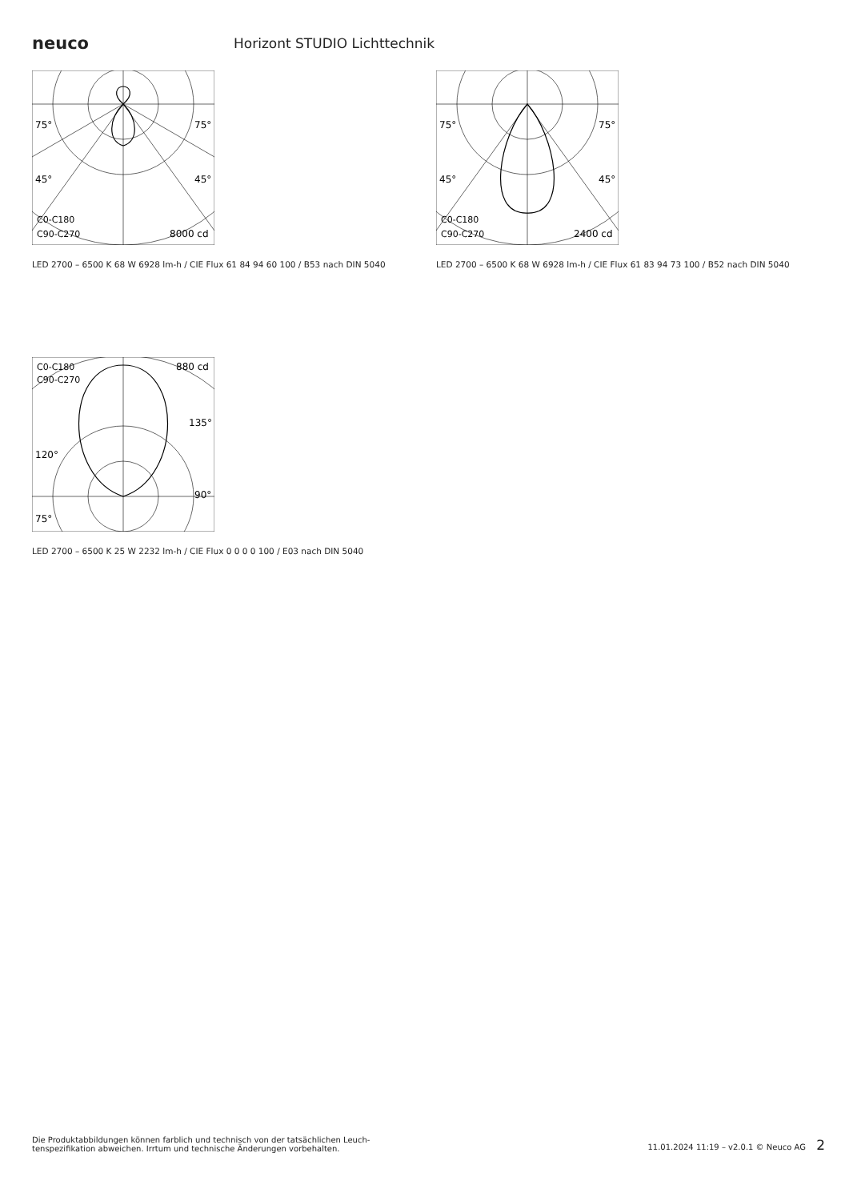neuco
Horizont STUDIO Lichttechnik
75°
75°
45°
45°
C0-C180
C90-C270
8000 cd
LED 2700 – 6500 K 68 W 6928 lm-h / CIE Flux 61 84 94 60 100 / B53 nach DIN 5040
75°
75°
45°
45°
C0-C180
C90-C270
2400 cd
LED 2700 – 6500 K 68 W 6928 lm-h / CIE Flux 61 83 94 73 100 / B52 nach DIN 5040
C0-C180
C90-C270
880 cd
135°
120°
90°
75°
LED 2700 – 6500 K 25 W 2232 lm-h / CIE Flux 0 0 0 0 100 / E03 nach DIN 5040
Die Produktabbildungen können farblich und technisch von der tatsächlichen Leuch-
tenspezifikation abweichen. Irrtum und technische Änderungen vorbehalten.
11.01.2024 11:19 – v2.0.1 © Neuco AG 2